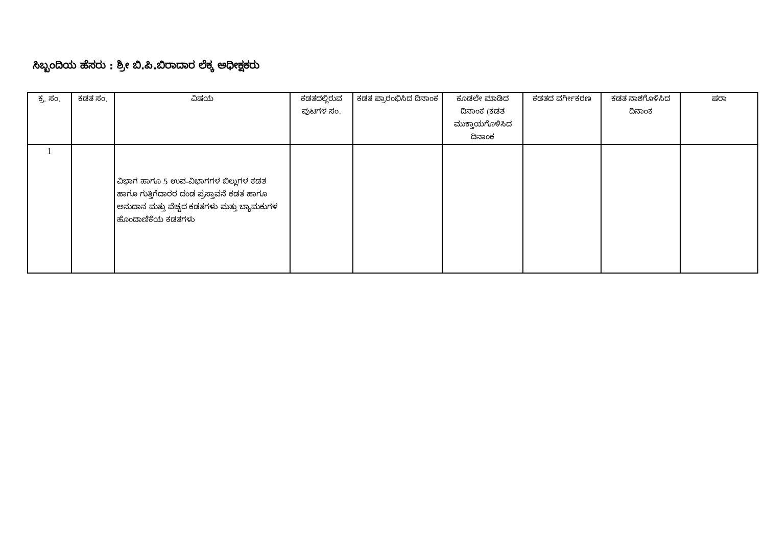ಸಿಬ್ಬಂದಿಯ ಹೆಸರು : ಶ್ರೀ ಬಿ.ಪಿ.ಬಿರಾದಾರ ಲೆಕ್ಕ ಅಧೀಕ್ಷಕರು
| ಕ್ರ. ಸಂ. | ಕಡತ ಸಂ. | ವಿಷಯ | ಕಡತದಲ್ಲಿರುವ ಪುಟಗಳ ಸಂ. | ಕಡತ ಪ್ರಾರಂಭಿಸಿದ ದಿನಾಂಕ | ಕೂಡಲೇ ಮಾಡಿದ ದಿನಾಂಕ (ಕಡತ ಮುಕ್ತಾಯಗೊಳಿಸಿದ ದಿನಾಂಕ | ಕಡತದ ವರ್ಗೀಕರಣ | ಕಡತ ನಾಶಗೊಳಿಸಿದ ದಿನಾಂಕ | ಷರಾ |
| --- | --- | --- | --- | --- | --- | --- | --- | --- |
| 1 | | ವಿಭಾಗ ಹಾಗೂ 5 ಉಪ-ವಿಭಾಗಗಳ ಬಿಲ್ಲುಗಳ ಕಡತ ಹಾಗೂ ಗುತ್ತಿಗೆದಾರರ ದಂಡ ಪ್ರಸ್ತಾವನೆ ಕಡತ ಹಾಗೂ ಅನುದಾನ ಮತ್ತು ವೆಚ್ಚದ ಕಡತಗಳು ಮತ್ತು ಬ್ಯಾಮಕುಗಳ ಹೊಂದಾಣಿಕೆಯ ಕಡತಗಳು | | | | | | |